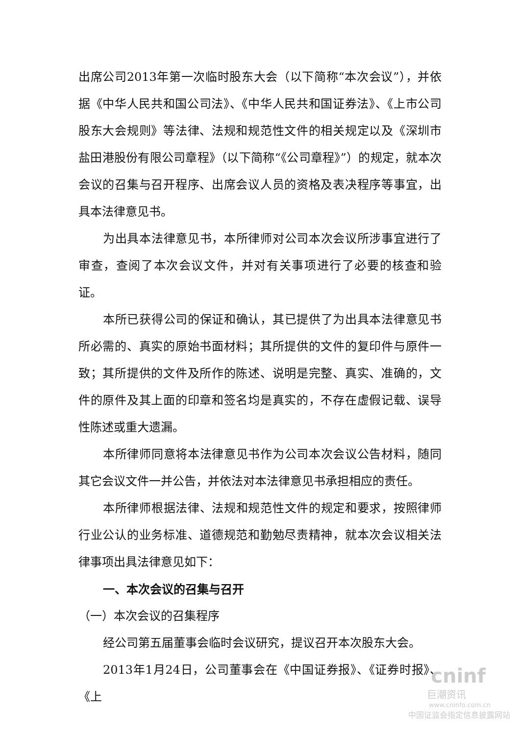出席公司2013年第一次临时股东大会（以下简称“本次会议”），并依据《中华人民共和国公司法》、《中华人民共和国证券法》、《上市公司股东大会规则》等法律、法规和规范性文件的相关规定以及《深圳市盐田港股份有限公司章程》（以下简称“《公司章程》”）的规定，就本次会议的召集与召开程序、出席会议人员的资格及表决程序等事宜，出具本法律意见书。
为出具本法律意见书，本所律师对公司本次会议所涉事宜进行了审查，查阅了本次会议文件，并对有关事项进行了必要的核查和验证。
本所已获得公司的保证和确认，其已提供了为出具本法律意见书所必需的、真实的原始书面材料；其所提供的文件的复印件与原件一致；其所提供的文件及所作的陈述、说明是完整、真实、准确的，文件的原件及其上面的印章和签名均是真实的，不存在虚假记载、误导性陈述或重大遗漏。
本所律师同意将本法律意见书作为公司本次会议公告材料，随同其它会议文件一并公告，并依法对本法律意见书承担相应的责任。
本所律师根据法律、法规和规范性文件的规定和要求，按照律师行业公认的业务标准、道德规范和勤勉尽责精神，就本次会议相关法律事项出具法律意见如下：
一、本次会议的召集与召开
（一）本次会议的召集程序
经公司第五届董事会临时会议研究，提议召开本次股东大会。
2013年1月24日，公司董事会在《中国证券报》、《证券时报》、《上
cninf
巨潮资讯
www.cninfo.com.cn
中国证监会指定信息披露网站